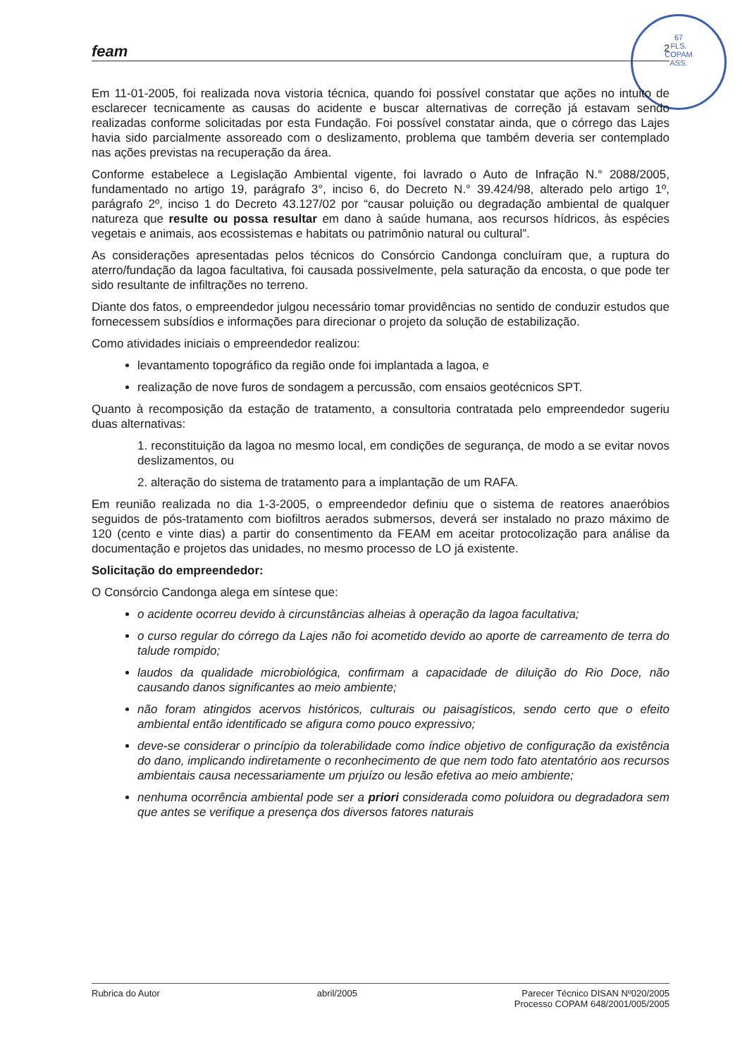67
FLS.
COPAM
ASS.
feam 2
Em 11-01-2005, foi realizada nova vistoria técnica, quando foi possível constatar que ações no intuito de esclarecer tecnicamente as causas do acidente e buscar alternativas de correção já estavam sendo realizadas conforme solicitadas por esta Fundação. Foi possível constatar ainda, que o córrego das Lajes havia sido parcialmente assoreado com o deslizamento, problema que também deveria ser contemplado nas ações previstas na recuperação da área.
Conforme estabelece a Legislação Ambiental vigente, foi lavrado o Auto de Infração N.° 2088/2005, fundamentado no artigo 19, parágrafo 3°, inciso 6, do Decreto N.° 39.424/98, alterado pelo artigo 1º, parágrafo 2º, inciso 1 do Decreto 43.127/02 por “causar poluição ou degradação ambiental de qualquer natureza que resulte ou possa resultar em dano à saúde humana, aos recursos hídricos, às espécies vegetais e animais, aos ecossistemas e habitats ou patrimônio natural ou cultural”.
As considerações apresentadas pelos técnicos do Consórcio Candonga concluíram que, a ruptura do aterro/fundação da lagoa facultativa, foi causada possivelmente, pela saturação da encosta, o que pode ter sido resultante de infiltrações no terreno.
Diante dos fatos, o empreendedor julgou necessário tomar providências no sentido de conduzir estudos que fornecessem subsídios e informações para direcionar o projeto da solução de estabilização.
Como atividades iniciais o empreendedor realizou:
levantamento topográfico da região onde foi implantada a lagoa, e
realização de nove furos de sondagem a percussão, com ensaios geotécnicos SPT.
Quanto à recomposição da estação de tratamento, a consultoria contratada pelo empreendedor sugeriu duas alternativas:
1. reconstituição da lagoa no mesmo local, em condições de segurança, de modo a se evitar novos deslizamentos, ou
2. alteração do sistema de tratamento para a implantação de um RAFA.
Em reunião realizada no dia 1-3-2005, o empreendedor definiu que o sistema de reatores anaeróbios seguidos de pós-tratamento com biofiltros aerados submersos, deverá ser instalado no prazo máximo de 120 (cento e vinte dias) a partir do consentimento da FEAM em aceitar protocolização para análise da documentação e projetos das unidades, no mesmo processo de LO já existente.
Solicitação do empreendedor:
O Consórcio Candonga alega em síntese que:
o acidente ocorreu devido à circunstâncias alheias à operação da lagoa facultativa;
o curso regular do córrego da Lajes não foi acometido devido ao aporte de carreamento de terra do talude rompido;
laudos da qualidade microbiológica, confirmam a capacidade de diluição do Rio Doce, não causando danos significantes ao meio ambiente;
não foram atingidos acervos históricos, culturais ou paisagísticos, sendo certo que o efeito ambiental então identificado se afigura como pouco expressivo;
deve-se considerar o princípio da tolerabilidade como índice objetivo de configuração da existência do dano, implicando indiretamente o reconhecimento de que nem todo fato atentatório aos recursos ambientais causa necessariamente um prjuízo ou lesão efetiva ao meio ambiente;
nenhuma ocorrência ambiental pode ser a priori considerada como poluidora ou degradadora sem que antes se verifique a presença dos diversos fatores naturais
Rubrica do Autor abril/2005 Parecer Técnico DISAN Nº020/2005
Processo COPAM 648/2001/005/2005